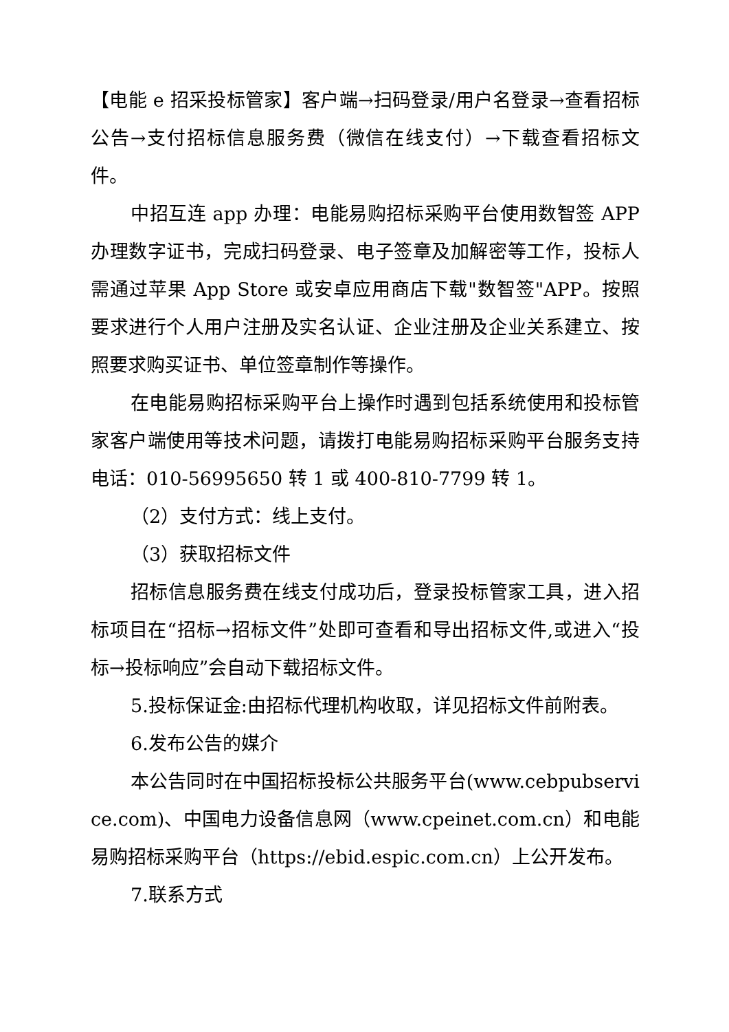【电能 e 招采投标管家】客户端→扫码登录/用户名登录→查看招标公告→支付招标信息服务费（微信在线支付）→下载查看招标文件。
中招互连 app 办理：电能易购招标采购平台使用数智签 APP 办理数字证书，完成扫码登录、电子签章及加解密等工作，投标人需通过苹果 App Store 或安卓应用商店下载"数智签"APP。按照要求进行个人用户注册及实名认证、企业注册及企业关系建立、按照要求购买证书、单位签章制作等操作。
在电能易购招标采购平台上操作时遇到包括系统使用和投标管家客户端使用等技术问题，请拨打电能易购招标采购平台服务支持电话：010-56995650 转 1 或 400-810-7799 转 1。
（2）支付方式：线上支付。
（3）获取招标文件
招标信息服务费在线支付成功后，登录投标管家工具，进入招标项目在“招标→招标文件”处即可查看和导出招标文件,或进入“投标→投标响应”会自动下载招标文件。
5.投标保证金:由招标代理机构收取，详见招标文件前附表。
6.发布公告的媒介
本公告同时在中国招标投标公共服务平台(www.cebpubservice.com)、中国电力设备信息网（www.cpeinet.com.cn）和电能易购招标采购平台（https://ebid.espic.com.cn）上公开发布。
7.联系方式